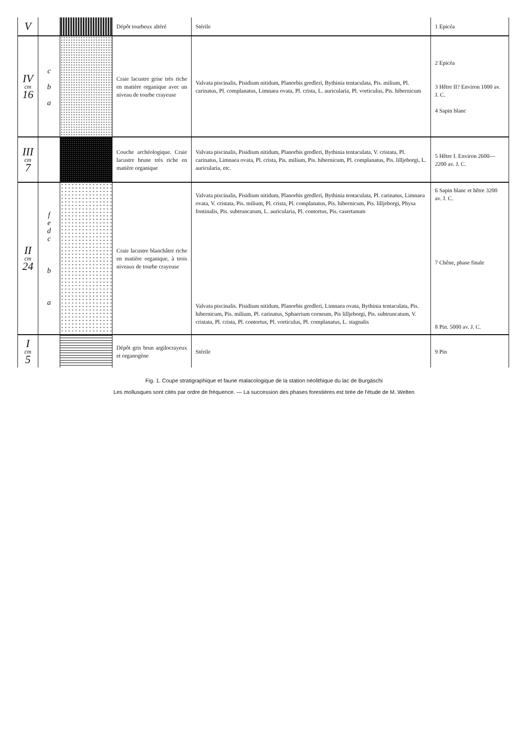| V | | | Dépôt tourbeux altéré | Stérile | 1 Epicéa |
| IV cm 16 | c b a | | Craie lacustre grise très riche en matière organique avec un niveau de tourbe crayeuse | Valvata piscinalis, Pisidium nitidum, Planorbis gredleri, Bythinia tentaculata, Pis. milium, Pl. carinatus, Pl. complanatus, Limnaea ovata, Pl. crista, L. auricularia, Pl. vorticulus, Pis. hibernicum | 2 Epicéa 3 Hêtre II? Environ 1000 av. J. C. 4 Sapin blanc |
| III cm 7 | | | Couche archéologique. Craie lacustre brune très riche en matière organique | Valvata piscinalis, Pisidium nitidum, Planorbis gredleri, Bythinia tentaculata, V. cristata, Pl. carinatus, Limnaea ovata, Pl. crista, Pis. milium, Pis. hibernicum, Pl. complanatus, Pis. lilljeborgi, L. auricularia, etc. | 5 Hêtre I. Environ 2600—2200 av. J. C. |
| II cm 24 | f e d c b a | | Craie lacustre blanchâtre riche en matière organique, à trois niveaux de tourbe crayeuse | Valvata piscinalis, Pisidium nitidum, Planorbis gredleri, Bythinia tentaculata, Pl. carinatus, Limnaea ovata, V. cristata, Pis. milium, Pl. crista, Pl. complanatus, Pis. hibernicum, Pis. lilljeborgi, Physa fontinalis, Pis. subtruncatum, L. auricularia, Pl. contortus, Pis. casertanum Valvata piscinalis. Pisidium nitidum, Planorbis gredleri, Limnaea ovata, Bythinia tentaculata, Pis. hibernicum, Pis. milium, Pl. carinatus, Sphaerium corneum, Pis lilljeborgi, Pis. subtruncatum, V. cristata, Pl. crista, Pl. contortus, Pl. vorticulus, Pl. complanatus, L. stagnalis | 6 Sapin blanc et hêtre 3200 av. J. C. 7 Chêne, phase finale 8 Pin. 5000 av. J. C. |
| I cm 5 | | | Dépôt gris brun argilocrayeux et organogène | Stérile | 9 Pin |
Fig. 1. Coupe stratigraphique et faune malacologique de la station néolithique du lac de Burgäschi
Les mollusques sont cités par ordre de fréquence. — La succession des phases forestières est tirée de l'étude de M. Welten